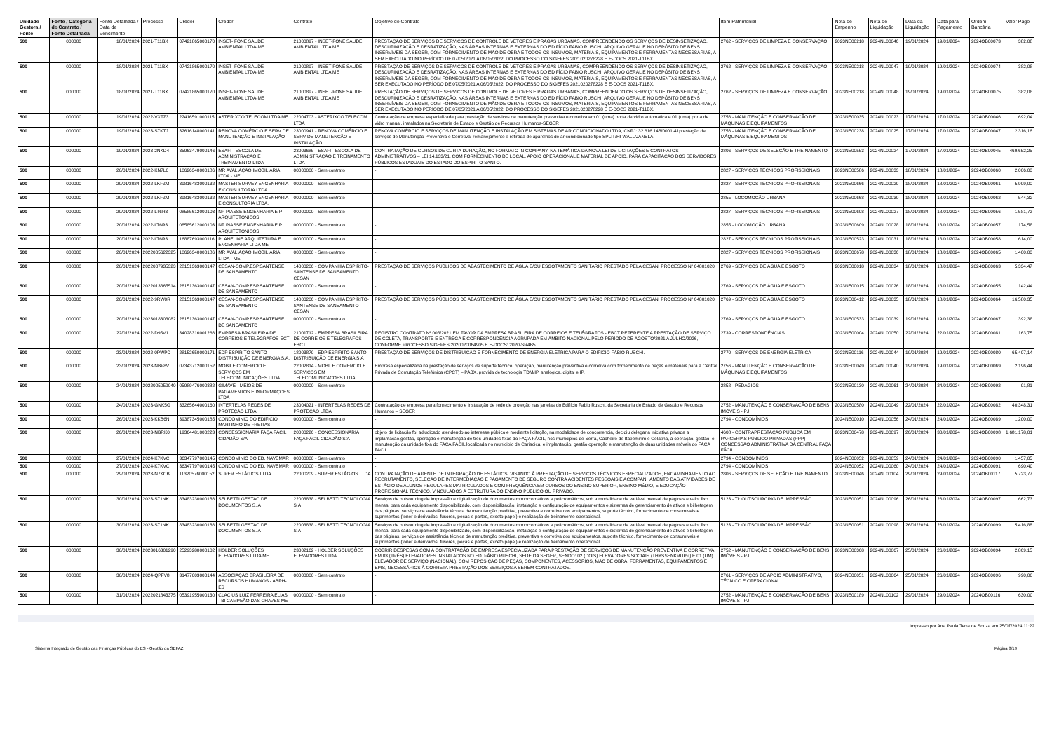| Unidade Gestora / Fonte | Fonte / Categoria de Contrato / Fonte Detalhada | Fonte Detalhada / Data de Vencimento | Processo | Credor | Credor | Contrato | Objetivo do Contrato | Item Patrimonial | Nota de Empenho | Nota de Liquidação | Data da Liquidação | Data para Pagamento | Ordem Bancária | Valor Pago |
| --- | --- | --- | --- | --- | --- | --- | --- | --- | --- | --- | --- | --- | --- | --- |
| 500 | 000000 | 18/01/2024 | 2021-T11BX | 07421865000170 | INSET- FONE SAUDE AMBIENTAL LTDA-ME | 21000897 - INSET-FONE SAUDE AMBIENTAL LTDA ME | PRESTAÇÃO DE SERVIÇOS DE SERVIÇOS DE CONTROLE DE VETORES E PRAGAS URBANAS, COMPREENDENDO OS SERVIÇOS DE DESINSETIZAÇÃO, DESCUPINIZAÇÃO E DESRATIZAÇÃO, NAS ÁREAS INTERNAS E EXTERNAS DO EDIFÍCIO FABIO RUSCHI, ARQUIVO GERAL E NO DEPÓSITO DE BENS INSERVÍVEIS DA SEGER, COM FORNECIMENTO DE MÃO DE OBRA E TODOS OS INSUMOS, MATERIAIS, EQUIPAMENTOS E FERRAMENTAS NECESSÁRIAS, A SER EXECUTADO NO PERÍODO DE 07/05/2021 A 06/05/2022, DO PROCESSO DO SIGEFES 2021020278228 E E-DOCS 2021-T11BX. | 2762 - SERVIÇOS DE LIMPEZA E CONSERVAÇÃO | 2023NE00218 | 2024NL00046 | 19/01/2024 | 19/01/2024 | 2024OB00073 | 382,08 |
| 500 | 000000 | 18/01/2024 | 2021-T11BX | 07421865000170 | INSET- FONE SAUDE AMBIENTAL LTDA-ME | 21000897 - INSET-FONE SAUDE AMBIENTAL LTDA ME | PRESTAÇÃO DE SERVIÇOS DE SERVIÇOS DE CONTROLE DE VETORES E PRAGAS URBANAS, COMPREENDENDO OS SERVIÇOS DE DESINSETIZAÇÃO, DESCUPINIZAÇÃO E DESRATIZAÇÃO, NAS ÁREAS INTERNAS E EXTERNAS DO EDIFÍCIO FABIO RUSCHI, ARQUIVO GERAL E NO DEPÓSITO DE BENS INSERVÍVEIS DA SEGER, COM FORNECIMENTO DE MÃO DE OBRA E TODOS OS INSUMOS, MATERIAIS, EQUIPAMENTOS E FERRAMENTAS NECESSÁRIAS, A SER EXECUTADO NO PERÍODO DE 07/05/2021 A 06/05/2022, DO PROCESSO DO SIGEFES 2021020278228 E E-DOCS 2021-T11BX. | 2762 - SERVIÇOS DE LIMPEZA E CONSERVAÇÃO | 2023NE00218 | 2024NL00047 | 19/01/2024 | 19/01/2024 | 2024OB00074 | 382,08 |
| 500 | 000000 | 18/01/2024 | 2021-T11BX | 07421865000170 | INSET- FONE SAUDE AMBIENTAL LTDA-ME | 21000897 - INSET-FONE SAUDE AMBIENTAL LTDA ME | PRESTAÇÃO DE SERVIÇOS DE SERVIÇOS DE CONTROLE DE VETORES E PRAGAS URBANAS, COMPREENDENDO OS SERVIÇOS DE DESINSETIZAÇÃO, DESCUPINIZAÇÃO E DESRATIZAÇÃO, NAS ÁREAS INTERNAS E EXTERNAS DO EDIFÍCIO FABIO RUSCHI, ARQUIVO GERAL E NO DEPÓSITO DE BENS INSERVÍVEIS DA SEGER, COM FORNECIMENTO DE MÃO DE OBRA E TODOS OS INSUMOS, MATERIAIS, EQUIPAMENTOS E FERRAMENTAS NECESSÁRIAS, A SER EXECUTADO NO PERÍODO DE 07/05/2021 A 06/05/2022, DO PROCESSO DO SIGEFES 2021020278228 E E-DOCS 2021-T11BX. | 2762 - SERVIÇOS DE LIMPEZA E CONSERVAÇÃO | 2023NE00218 | 2024NL00048 | 19/01/2024 | 19/01/2024 | 2024OB00075 | 382,08 |
| 500 | 000000 | 19/01/2024 | 2022-VXFZ3 | 22416591000115 | ASTERIXCO TELECOM LTDA ME | 22004703 - ASTERIXCO TELECOM LTDA | Contratação de empresa especializada para prestação de serviços de manutenção preventiva e corretiva em 01 (uma) porta de vidro automática e 01 (uma) porta de vidro manual, instalados na Secretaria de Estado e Gestão de Recursos Humanos-SEGER | 2756 - MANUTENÇÃO E CONSERVAÇÃO DE MÁQUINAS E EQUIPAMENTOS | 2023NE00035 | 2024NL00023 | 17/01/2024 | 17/01/2024 | 2024OB00046 | 692,04 |
| 500 | 000000 | 19/01/2024 | 2023-S7KTJ | 32616148000141 | RENOVA COMÉRCIO E SERV DE MANUTENÇÃO E INSTALAÇÃO | 23000941 - RENOVA COMÉRCIO E SERV DE MANUTENÇÃO E INSTALAÇÃO | RENOVA COMÉRCIO E SERVIÇOS DE MANUTENÇÃO E INSTALAÇÃO EM SISTEMAS DE AR CONDICIONADO LTDA, CNPJ: 32.616.148/0001-41prestação de serviços de Manutenção Preventiva e Corretiva, remanejamento e retirada de aparelhos de ar condicionado tipo SPLIT/HI-WALL/JANELA. | 2756 - MANUTENÇÃO E CONSERVAÇÃO DE MÁQUINAS E EQUIPAMENTOS | 2023NE00238 | 2024NL00025 | 17/01/2024 | 17/01/2024 | 2024OB00047 | 2.316,16 |
| 500 | 000000 | 19/01/2024 | 2023-2NKD4 | 35963479000146 | ESAFI - ESCOLA DE ADMINISTRACAO E TREINAMENTO LTDA | 23003685 - ESAFI - ESCOLA DE ADMINISTRAÇÃO E TREINAMENTO LTDA | CONTRATAÇÃO DE CURSOS DE CURTA DURAÇÃO, NO FORMATO IN COMPANY, NA TEMÁTICA DA NOVA LEI DE LICITAÇÕES E CONTRATOS ADMINISTRATIVOS – LEI 14.133/21, COM FORNECIMENTO DE LOCAL, APOIO OPERACIONAL E MATERIAL DE APOIO, PARA CAPACITAÇÃO DOS SERVIDORES PÚBLICOS ESTADUAIS DO ESTADO DO ESPIRITO SANTO. | 2806 - SERVIÇOS DE SELEÇÃO E TREINAMENTO | 2023NE00553 | 2024NL00024 | 17/01/2024 | 17/01/2024 | 2024OB00045 | 469.652,25 |
| 500 | 000000 | 20/01/2024 | 2022-KN7L0 | 10626340000186 | MR AVALIAÇÃO IMOBILIARIA LTDA - ME | 00000000 - Sem contrato | - | 2827 - SERVIÇOS TÉCNICOS PROFISSIONAIS | 2023NE00586 | 2024NL00033 | 18/01/2024 | 18/01/2024 | 2024OB00060 | 2.006,00 |
| 500 | 000000 | 20/01/2024 | 2022-LKFZM | 39816483000132 | MASTER SURVEY ENGENHARIA E CONSULTORIA LTDA. | 00000000 - Sem contrato | - | 2827 - SERVIÇOS TÉCNICOS PROFISSIONAIS | 2023NE00666 | 2024NL00029 | 18/01/2024 | 18/01/2024 | 2024OB00061 | 5.999,00 |
| 500 | 000000 | 20/01/2024 | 2022-LKFZM | 39816483000132 | MASTER SURVEY ENGENHARIA E CONSULTORIA LTDA. | 00000000 - Sem contrato | - | 2855 - LOCOMOÇÃO URBANA | 2023NE00668 | 2024NL00030 | 18/01/2024 | 18/01/2024 | 2024OB00062 | 544,32 |
| 500 | 000000 | 20/01/2024 | 2022-LT6R3 | 08585612000103 | NP PIASSE ENGENHARIA E P ARQUITETONICOS | 00000000 - Sem contrato | - | 2827 - SERVIÇOS TÉCNICOS PROFISSIONAIS | 2023NE00608 | 2024NL00027 | 18/01/2024 | 18/01/2024 | 2024OB00056 | 1.581,72 |
| 500 | 000000 | 20/01/2024 | 2022-LT6R3 | 08585612000103 | NP PIASSE ENGENHARIA E P ARQUITETONICOS | 00000000 - Sem contrato | - | 2855 - LOCOMOÇÃO URBANA | 2023NE00609 | 2024NL00028 | 18/01/2024 | 18/01/2024 | 2024OB00057 | 174,58 |
| 500 | 000000 | 20/01/2024 | 2022-LT6R3 | 16887693000116 | PLANELINE ARQUITETURA E ENGENHARIA LTDA ME | 00000000 - Sem contrato | - | 2827 - SERVIÇOS TÉCNICOS PROFISSIONAIS | 2023NE00523 | 2024NL00031 | 18/01/2024 | 18/01/2024 | 2024OB00058 | 1.614,00 |
| 500 | 000000 | 20/01/2024 | 2022005622325 | 10626340000186 | MR AVALIAÇÃO IMOBILIARIA LTDA - ME | 00000000 - Sem contrato | - | 2827 - SERVIÇOS TÉCNICOS PROFISSIONAIS | 2023NE00678 | 2024NL00036 | 18/01/2024 | 18/01/2024 | 2024OB00065 | 1.400,00 |
| 500 | 000000 | 20/01/2024 | 2022007935323 | 28151363000147 | CESAN-COMP.ESP.SANTENSE DE SANEAMENTO | 14000206 - COMPANHIA ESPÍRITO-SANTENSE DE SANEAMENTO CESAN | PRESTAÇÃO DE SERVIÇOS PÚBLICOS DE ABASTECIMENTO DE ÁGUA E/OU ESGOTAMENTO SANITÁRIO PRESTADO PELA CESAN, PROCESSO Nº 64801020 | 2769 - SERVIÇOS DE ÁGUA E ESGOTO | 2023NE00018 | 2024NL00034 | 18/01/2024 | 18/01/2024 | 2024OB00063 | 5.334,47 |
| 500 | 000000 | 20/01/2024 | 2022013865514 | 28151363000147 | CESAN-COMP.ESP.SANTENSE DE SANEAMENTO | 00000000 - Sem contrato | - | 2769 - SERVIÇOS DE ÁGUA E ESGOTO | 2023NE00015 | 2024NL00026 | 18/01/2024 | 18/01/2024 | 2024OB00055 | 142,44 |
| 500 | 000000 | 20/01/2024 | 2022-9RW0R | 28151363000147 | CESAN-COMP.ESP.SANTENSE DE SANEAMENTO | 14000206 - COMPANHIA ESPÍRITO-SANTENSE DE SANEAMENTO CESAN | PRESTAÇÃO DE SERVIÇOS PÚBLICOS DE ABASTECIMENTO DE ÁGUA E/OU ESGOTAMENTO SANITÁRIO PRESTADO PELA CESAN, PROCESSO Nº 64801020 | 2769 - SERVIÇOS DE ÁGUA E ESGOTO | 2023NE00412 | 2024NL00035 | 18/01/2024 | 18/01/2024 | 2024OB00064 | 16.580,35 |
| 500 | 000000 | 20/01/2024 | 2023018303082 | 28151363000147 | CESAN-COMP.ESP.SANTENSE DE SANEAMENTO | 00000000 - Sem contrato | - | 2769 - SERVIÇOS DE ÁGUA E ESGOTO | 2023NE00533 | 2024NL00039 | 19/01/2024 | 19/01/2024 | 2024OB00067 | 392,38 |
| 500 | 000000 | 22/01/2024 | 2022-D95V1 | 34028316001266 | EMPRESA BRASILEIRA DE CORREIOS E TELÉGRAFOS-ECT | 21001712 - EMPRESA BRASILEIRA DE CORREIOS E TELEGRAFOS - EBCT | REGISTRO CONTRATO Nº 008/2021 EM FAVOR DA EMPRESA BRASILEIRA DE CORREIOS E TELÉGRAFOS - EBCT REFERENTE A PRESTAÇÃO DE SERVIÇO DE COLETA, TRANSPORTE E ENTREGA E CORRESPONDÊNCIA AGRUPADA EM ÂMBITO NACIONAL PELO PERÍODO DE AGOSTO/2021 A JULHO/2026, CONFORME PROCESSO SIGEFES 2020020064905 E E-DOCS: 2020-SR4B5. | 2739 - CORRESPONDÊNCIAS | 2023NE00004 | 2024NL00050 | 22/01/2024 | 22/01/2024 | 2024OB00081 | 163,75 |
| 500 | 000000 | 23/01/2024 | 2022-0PWPD | 28152650000171 | EDP ESPÍRITO SANTO DISTRIBUIÇÃO DE ENERGIA S.A. | 18003879 - EDP ESPIRITO SANTO DISTRIBUIÇÃO DE ENERGIA S.A | PRESTAÇÃO DE SERVIÇOS DE DISTRIBUIÇÃO E FORNECIMENTO DE ENERGIA ELÉTRICA PARA O EDIFICIO FÁBIO RUSCHI. | 2770 - SERVIÇOS DE ENERGIA ELÉTRICA | 2023NE00116 | 2024NL00044 | 19/01/2024 | 19/01/2024 | 2024OB00080 | 65.407,14 |
| 500 | 000000 | 23/01/2024 | 2023-NBF8V | 07343712000152 | MOBILE COMERCIO E SERVIÇOS EM TELECOMUNICAÇÕES LTDA | 22002814 - MOBILE COMERCIO E SERVICOS EM TELECOMUNICACOES LTDA | Empresa especializada na prestação de serviços de suporte técnico, operação, manutenção preventiva e corretiva com fornecimento de peças e materiais para a Central Privada de Comutação Telefônica (CPCT) – PABX, provida de tecnologia TDM/IP, analógica, digital e IP. | 2756 - MANUTENÇÃO E CONSERVAÇÃO DE MÁQUINAS E EQUIPAMENTOS | 2023NE00049 | 2024NL00040 | 19/01/2024 | 19/01/2024 | 2024OB00069 | 2.196,44 |
| 500 | 000000 | 24/01/2024 | 2022005059040 | 05989476000382 | GIMAVE - MEIOS DE PAGAMENTOS E INFORMAÇOES LTDA | 00000000 - Sem contrato | - | 2858 - PEDÁGIOS | 2023NE00130 | 2024NL00061 | 24/01/2024 | 24/01/2024 | 2024OB00092 | 91,81 |
| 500 | 000000 | 24/01/2024 | 2023-GNK5G | 33265644000160 | INTERTELAS REDES DE PROTEÇÃO LTDA | 23004021 - INTERTELAS REDES DE PROTEÇÃO LTDA | Contratação de empresa para fornecimento e instalação de rede de proteção nas janelas do Edifício Fabio Ruschi, da Secretaria de Estado de Gestão e Recursos Humanos – SEGER | 2752 - MANUTENÇÃO E CONSERVAÇÃO DE BENS IMÓVEIS - PJ | 2023NE00580 | 2024NL00049 | 22/01/2024 | 22/01/2024 | 2024OB00082 | 40.348,31 |
| 500 | 000000 | 26/01/2024 | 2023-KKB6N | 39387345000185 | CONDOMINIO DO EDIFICIO MARTINHO DE FREITAS | 00000000 - Sem contrato | - | 2794 - CONDOMÍNIOS | 2024NE00010 | 2024NL00056 | 24/01/2024 | 24/01/2024 | 2024OB00089 | 1.200,00 |
| 500 | 000000 | 26/01/2024 | 2023-NBRK0 | 19364481000223 | CONCESSIONARIA FAÇA FÁCIL CIDADÃO S/A | 20000226 - CONCESSIONÁRIA FAÇA FÁCIL CIDADÃO S/A | objeto de licitação foi adjudicado atendendo ao interesse público e mediante licitação, na modalidade de concorrencia, decidiu delegar a iniciativa privada a implantação,gestão, operação e manutenção de tres unidades fixas do FAÇA FÁCIL, nos municipios de Serra, Cacheiro de Itapemirim e Colatina, a operação, gestão, e manutenção da unidade fixa do FAÇA FÁCIL localizada no municipio de Cariacica, e implantação, gestão,operação e manutenção de duas unidades móveis do FAÇA FACIL. | 4608 - CONTRAPRESTAÇÃO PÚBLICA EM PARCERIAS PÚBLICO PRIVADAS (PPP) - CONCESSÃO ADMINISTRATIVA DA CENTRAL FAÇA FÁCIL | 2023NE00478 | 2024NL00097 | 26/01/2024 | 30/01/2024 | 2024OB00098 | 1.681.178,01 |
| 500 | 000000 | 27/01/2024 | 2024-K7KVC | 36347797000145 | CONDOMINIO DO ED. NAVEMAR | 00000000 - Sem contrato | - | 2794 - CONDOMÍNIOS | 2024NE00052 | 2024NL00059 | 24/01/2024 | 24/01/2024 | 2024OB00090 | 1.457,05 |
| 500 | 000000 | 27/01/2024 | 2024-K7KVC | 36347797000145 | CONDOMINIO DO ED. NAVEMAR | 00000000 - Sem contrato | - | 2794 - CONDOMÍNIOS | 2024NE00052 | 2024NL00060 | 24/01/2024 | 24/01/2024 | 2024OB00091 | 690,40 |
| 500 | 000000 | 29/01/2024 | 2023-N7KCB | 11320576000152 | SUPER ESTÁGIOS LTDA | 22000209 - SUPER ESTÁGIOS LTDA | CONTRATAÇÃO DE AGENTE DE INTEGRAÇÃO DE ESTÁGIOS, VISANDO À PRESTAÇÃO DE SERVIÇOS TÉCNICOS ESPECIALIZADOS, ENCAMINHAMENTO AO RECRUTAMENTO, SELEÇÃO DE INTERMEDIAÇÃO E PAGAMENTO DE SEGURO CONTRA ACIDENTES PESSOAIS E ACOMPANHAMENTO DAS ATIVIDADES DE ESTÁGIO DE ALUNOS REGULARES MATRICULADOS E COM FREQUÊNCIA EM CURSOS DO ENSINO SUPERIOR, ENSINO MÉDIO, E EDUCAÇÃO PROFISSIONAL TÉCNICO, VINCULADOS À ESTRUTURA DO ENSINO PÚBLICO OU PRIVADO. | 2806 - SERVIÇOS DE SELEÇÃO E TREINAMENTO | 2023NE00046 | 2024NL00104 | 29/01/2024 | 29/01/2024 | 2024OB00117 | 5.723,77 |
| 500 | 000000 | 30/01/2024 | 2023-S71NK | 83483230000186 | SELBETTI GESTAO DE DOCUMENTOS S. A | 22003838 - SELBETTI TECNOLOGIA S.A | Serviços de outsourcing de impressão e digitalização de documentos monocromáticos e policromáticos, sob a modalidade de variável mensal de páginas e valor fixo mensal para cada equipamento disponibilizado, com disponibilização, instalação e configuração de equipamentos e sistemas de gerenciamento de ativos e bilhetagem das páginas, serviços de assistência técnica de manutenção preditiva, preventiva e corretiva dos equipamentos, suporte técnico, fornecimento de consumíveis e suprimentos (toner e derivados, fusores, peças e partes, exceto papel) e realização de treinamento operacional. | 5123 - TI: OUTSOURCING DE IMPRESSÃO | 2023NE00051 | 2024NL00096 | 26/01/2024 | 26/01/2024 | 2024OB00097 | 662,73 |
| 500 | 000000 | 30/01/2024 | 2023-S71NK | 83483230000186 | SELBETTI GESTAO DE DOCUMENTOS S. A | 22003838 - SELBETTI TECNOLOGIA S.A | Serviços de outsourcing de impressão e digitalização de documentos monocromáticos e policromáticos, sob a modalidade de variável mensal de páginas e valor fixo mensal para cada equipamento disponibilizado, com disponibilização, instalação e configuração de equipamentos e sistemas de gerenciamento de ativos e bilhetagem das páginas, serviços de assistência técnica de manutenção preditiva, preventiva e corretiva dos equipamentos, suporte técnico, fornecimento de consumíveis e suprimentos (toner e derivados, fusores, peças e partes, exceto papel) e realização de treinamento operacional. | 5123 - TI: OUTSOURCING DE IMPRESSÃO | 2023NE00051 | 2024NL00098 | 26/01/2024 | 26/01/2024 | 2024OB00099 | 5.416,88 |
| 500 | 000000 | 30/01/2024 | 2023016301290 | 25293280000102 | HOLDER SOLUÇÕES ELEVADORES LTDA ME | 23002162 - HOLDER SOLUÇÕES ELEVADORES LTDA | COBRIR DESPESAS COM A CONTRATAÇÃO DE EMPRESA ESPECIALIZADA PARA PRESTAÇÃO DE SERVIÇOS DE MANUTENÇÃO PREVENTIVA E CORRETIVA EM 03 (TRÊS) ELEVADORES INSTALADOS NO ED. FÁBIO RUSCHI, SEDE DA SEGER, SENDO: 02 (DOIS) ELEVADORES SOCIAIS (THYSSENKRUPP) E 01 (UM) ELEVADOR DE SERVIÇO (NACIONAL), COM REPOSIÇÃO DE PEÇAS, COMPONENTES, ACESSÓRIOS, MÃO DE OBRA, FERRAMENTAS, EQUIPAMENTOS E EPIS, NECESSÁRIOS À CORRETA PRESTAÇÃO DOS SERVIÇOS A SEREM CONTRATADOS. | 2752 - MANUTENÇÃO E CONSERVAÇÃO DE BENS IMÓVEIS - PJ | 2023NE00368 | 2024NL00067 | 25/01/2024 | 26/01/2024 | 2024OB00094 | 2.869,15 |
| 500 | 000000 | 30/01/2024 | 2024-QPFV8 | 31477003000144 | ASSOCIAÇÃO BRASILEIRA DE RECURSOS HUMANOS - ABRH-ES | 00000000 - Sem contrato | - | 2761 - SERVIÇOS DE APOIO ADMINISTRATIVO, TÉCNICO E OPERACIONAL | 2024NE00051 | 2024NL00064 | 25/01/2024 | 26/01/2024 | 2024OB00096 | 990,00 |
| 500 | 000000 | 31/01/2024 | 2022021843375 | 05391955000130 | CLACIUS LUIZ FERREIRA ELIAS - BI CAMPEÃO DAS CHAVES ME | 00000000 - Sem contrato | - | 2752 - MANUTENÇÃO E CONSERVAÇÃO DE BENS IMÓVEIS - PJ | 2023NE00189 | 2024NL00102 | 29/01/2024 | 29/01/2024 | 2024OB00116 | 630,00 |
Impresso por Ana Paula Terra de Souza em 25/07/2024 11:22
Sistema Integrado de Gestão das Finanças Públicas do ES - Gestão da SEFAZ Página 8/19